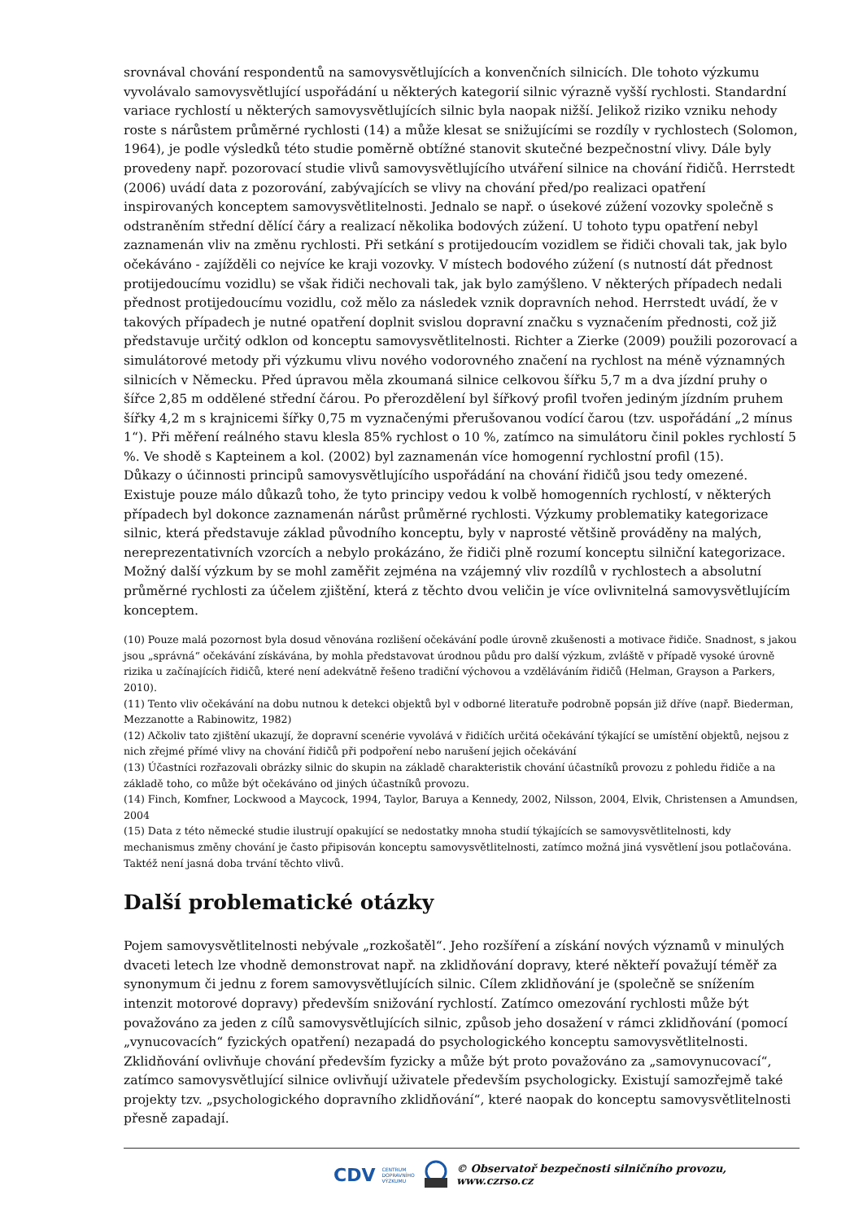srovnával chování respondentů na samovysvětlujících a konvenčních silnicích. Dle tohoto výzkumu vyvolávalo samovysvětlující uspořádání u některých kategorií silnic výrazně vyšší rychlosti. Standardní variace rychlostí u některých samovysvětlujících silnic byla naopak nižší. Jelikož riziko vzniku nehody roste s nárůstem průměrné rychlosti (14) a může klesat se snižujícími se rozdíly v rychlostech (Solomon, 1964), je podle výsledků této studie poměrně obtížné stanovit skutečné bezpečnostní vlivy. Dále byly provedeny např. pozorovací studie vlivů samovysvětlujícího utváření silnice na chování řidičů. Herrstedt (2006) uvádí data z pozorování, zabývajících se vlivy na chování před/po realizaci opatření inspirovaných konceptem samovysvětlitelnosti. Jednalo se např. o úsekové zúžení vozovky společně s odstraněním střední dělící čáry a realizací několika bodových zúžení. U tohoto typu opatření nebyl zaznamenán vliv na změnu rychlosti. Při setkání s protijedoucím vozidlem se řidiči chovali tak, jak bylo očekáváno - zajížděli co nejvíce ke kraji vozovky. V místech bodového zúžení (s nutností dát přednost protijedoucímu vozidlu) se však řidiči nechovali tak, jak bylo zamýšleno. V některých případech nedali přednost protijedoucímu vozidlu, což mělo za následek vznik dopravních nehod. Herrstedt uvádí, že v takových případech je nutné opatření doplnit svislou dopravní značku s vyznačením přednosti, což již představuje určitý odklon od konceptu samovysvětlitelnosti. Richter a Zierke (2009) použili pozorovací a simulátorové metody při výzkumu vlivu nového vodorovného značení na rychlost na méně významných silnicích v Německu. Před úpravou měla zkoumaná silnice celkovou šířku 5,7 m a dva jízdní pruhy o šířce 2,85 m oddělené střední čárou. Po přerozdělení byl šířkový profil tvořen jediným jízdním pruhem šířky 4,2 m s krajnicemi šířky 0,75 m vyznačenými přerušovanou vodící čarou (tzv. uspořádání „2 mínus 1“). Při měření reálného stavu klesla 85% rychlost o 10 %, zatímco na simulátoru činil pokles rychlostí 5 %. Ve shodě s Kapteinem a kol. (2002) byl zaznamenán více homogenní rychlostní profil (15).
Důkazy o účinnosti principů samovysvětlujícího uspořádání na chování řidičů jsou tedy omezené. Existuje pouze málo důkazů toho, že tyto principy vedou k volbě homogenních rychlostí, v některých případech byl dokonce zaznamenán nárůst průměrné rychlosti. Výzkumy problematiky kategorizace silnic, která představuje základ původního konceptu, byly v naprosté většině prováděny na malých, nereprezentativních vzorcích a nebylo prokázáno, že řidiči plně rozumí konceptu silniční kategorizace. Možný další výzkum by se mohl zaměřit zejména na vzájemný vliv rozdílů v rychlostech a absolutní průměrné rychlosti za účelem zjištění, která z těchto dvou veličin je více ovlivnitelná samovysvětlujícím konceptem.
(10) Pouze malá pozornost byla dosud věnována rozlišení očekávání podle úrovně zkušenosti a motivace řidiče. Snadnost, s jakou jsou „správná“ očekávání získávána, by mohla představovat úrodnou půdu pro další výzkum, zvláště v případě vysoké úrovně rizika u začínajících řidičů, které není adekvátně řešeno tradiční výchovou a vzděláváním řidičů (Helman, Grayson a Parkers, 2010).
(11) Tento vliv očekávání na dobu nutnou k detekci objektů byl v odborné literatuře podrobně popsán již dříve (např. Biederman, Mezzanotte a Rabinowitz, 1982)
(12) Ačkoliv tato zjištění ukazují, že dopravní scenérie vyvolává v řidičích určitá očekávání týkající se umístění objektů, nejsou z nich zřejmé přímé vlivy na chování řidičů při podpoření nebo narušení jejich očekávání
(13) Účastníci rozřazovali obrázky silnic do skupin na základě charakteristik chování účastníků provozu z pohledu řidiče a na základě toho, co může být očekáváno od jiných účastníků provozu.
(14) Finch, Komfner, Lockwood a Maycock, 1994, Taylor, Baruya a Kennedy, 2002, Nilsson, 2004, Elvik, Christensen a Amundsen, 2004
(15) Data z této německé studie ilustrují opakující se nedostatky mnoha studií týkajících se samovysvětlitelnosti, kdy mechanismus změny chování je často připisován konceptu samovysvětlitelnosti, zatímco možná jiná vysvětlení jsou potlačována. Taktéž není jasná doba trvání těchto vlivů.
Další problematické otázky
Pojem samovysvětlitelnosti nebývale „rozkošatěl“. Jeho rozšíření a získání nových významů v minulých dvaceti letech lze vhodně demonstrovat např. na zklidňování dopravy, které někteří považují téměř za synonymum či jednu z forem samovysvětlujících silnic. Cílem zklidňování je (společně se snížením intenzit motorové dopravy) především snižování rychlostí. Zatímco omezování rychlosti může být považováno za jeden z cílů samovysvětlujících silnic, způsob jeho dosažení v rámci zklidňování (pomocí „vynucovacích“ fyzických opatření) nezapadá do psychologického konceptu samovysvětlitelnosti. Zklidňování ovlivňuje chování především fyzicky a může být proto považováno za „samovynucovací“, zatímco samovysvětlující silnice ovlivňují uživatele především psychologicky. Existují samozřejmě také projekty tzv. „psychologického dopravního zklidňování“, které naopak do konceptu samovysvětlitelnosti přesně zapadají.
CDV CENTRUM
DOPRAVNÍHO
VÝZKUMU © Observatoř bezpečnosti silničního provozu, www.czrso.cz